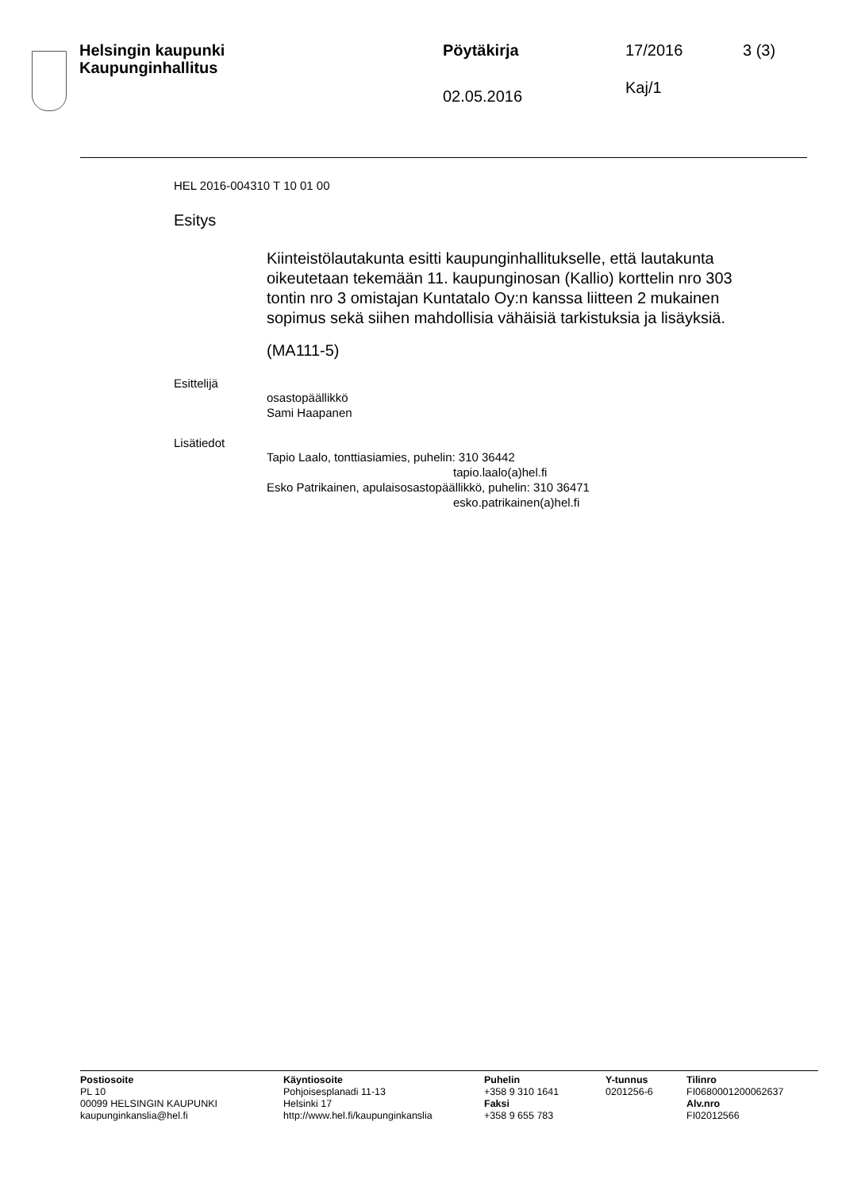Helsingin kaupunki
Kaupunginhallitus
Pöytäkirja
02.05.2016
17/2016
Kaj/1
3 (3)
HEL 2016-004310 T 10 01 00
Esitys
Kiinteistölautakunta esitti kaupunginhallitukselle, että lautakunta oikeutetaan tekemään 11. kaupunginosan (Kallio) korttelin nro 303 tontin nro 3 omistajan Kuntatalo Oy:n kanssa liitteen 2 mukainen sopimus sekä siihen mahdollisia vähäisiä tarkistuksia ja lisäyksiä.
(MA111-5)
Esittelijä
osastopäällikkö
Sami Haapanen
Lisätiedot
Tapio Laalo, tonttiasiamies, puhelin: 310 36442
tapio.laalo(a)hel.fi
Esko Patrikainen, apulaisosastopäällikkö, puhelin: 310 36471
esko.patrikainen(a)hel.fi
Postiosoite
PL 10
00099 HELSINGIN KAUPUNKI
kaupunginkanslia@hel.fi
Käyntiosoite
Pohjoisesplanadi 11-13
Helsinki 17
http://www.hel.fi/kaupunginkanslia
Puhelin
+358 9 310 1641
Faksi
+358 9 655 783
Y-tunnus
0201256-6
Tilinro
FI0680001200062637
Alv.nro
FI02012566